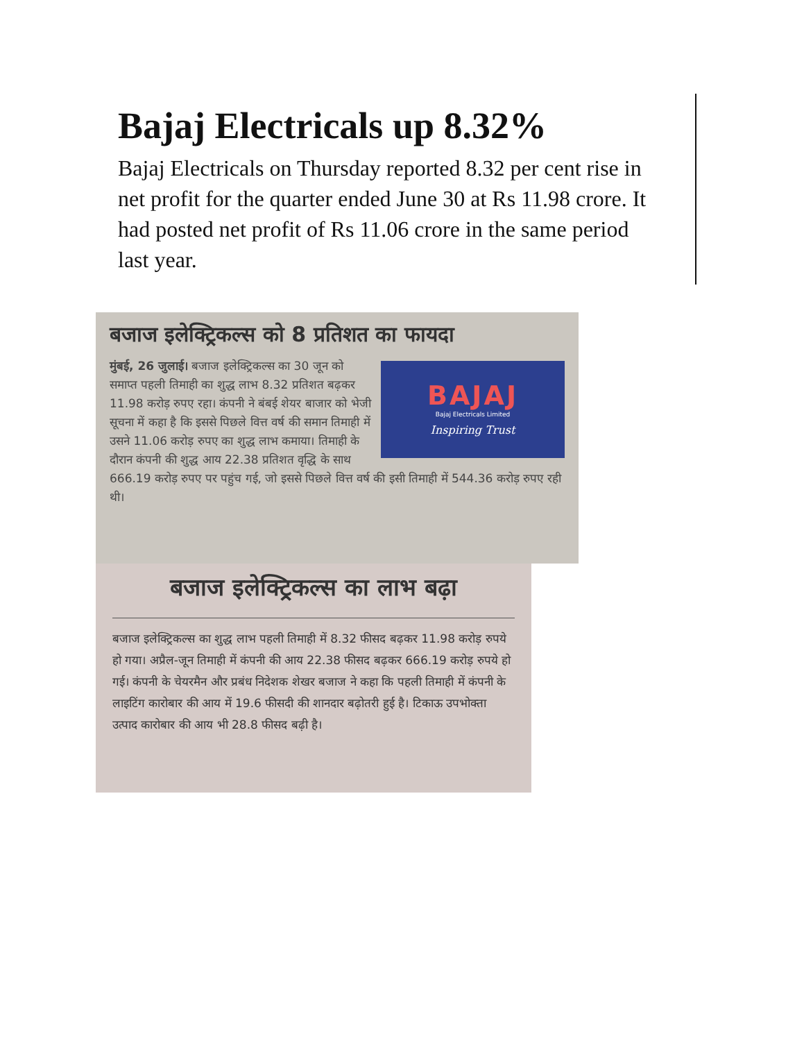Bajaj Electricals up 8.32%
Bajaj Electricals on Thursday reported 8.32 per cent rise in net profit for the quarter ended June 30 at Rs 11.98 crore. It had posted net profit of Rs 11.06 crore in the same period last year.
बजाज इलेक्ट्रिकल्स को 8 प्रतिशत का फायदा
BAJAJ
Bajaj Electricals Limited
Inspiring Trust
मुंबई, 26 जुलाई। बजाज इलेक्ट्रिकल्स का 30 जून को समाप्त पहली तिमाही का शुद्ध लाभ 8.32 प्रतिशत बढ़कर 11.98 करोड़ रुपए रहा। कंपनी ने बंबई शेयर बाजार को भेजी सूचना में कहा है कि इससे पिछले वित्त वर्ष की समान तिमाही में उसने 11.06 करोड़ रुपए का शुद्ध लाभ कमाया। तिमाही के दौरान कंपनी की शुद्ध आय 22.38 प्रतिशत वृद्धि के साथ 666.19 करोड़ रुपए पर पहुंच गई, जो इससे पिछले वित्त वर्ष की इसी तिमाही में 544.36 करोड़ रुपए रही थी।
बजाज इलेक्ट्रिकल्स का लाभ बढ़ा
बजाज इलेक्ट्रिकल्स का शुद्ध लाभ पहली तिमाही में 8.32 फीसद बढ़कर 11.98 करोड़ रुपये हो गया। अप्रैल-जून तिमाही में कंपनी की आय 22.38 फीसद बढ़कर 666.19 करोड़ रुपये हो गई। कंपनी के चेयरमैन और प्रबंध निदेशक शेखर बजाज ने कहा कि पहली तिमाही में कंपनी के लाइटिंग कारोबार की आय में 19.6 फीसदी की शानदार बढ़ोतरी हुई है। टिकाऊ उपभोक्ता उत्पाद कारोबार की आय भी 28.8 फीसद बढ़ी है।